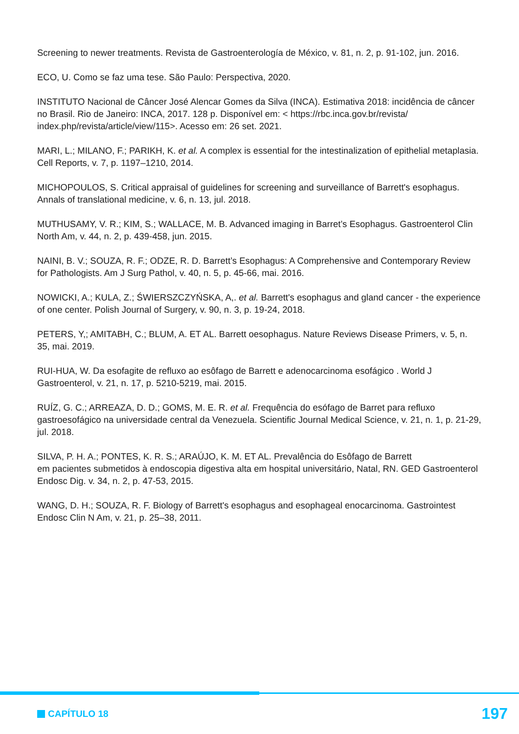Screening to newer treatments. Revista de Gastroenterología de México, v. 81, n. 2, p. 91-102, jun. 2016.
ECO, U. Como se faz uma tese. São Paulo: Perspectiva, 2020.
INSTITUTO Nacional de Câncer José Alencar Gomes da Silva (INCA). Estimativa 2018: incidência de câncer no Brasil. Rio de Janeiro: INCA, 2017. 128 p. Disponível em: < https://rbc.inca.gov.br/revista/ index.php/revista/article/view/115>. Acesso em: 26 set. 2021.
MARI, L.; MILANO, F.; PARIKH, K. et al. A complex is essential for the intestinalization of epithelial metaplasia. Cell Reports, v. 7, p. 1197–1210, 2014.
MICHOPOULOS, S. Critical appraisal of guidelines for screening and surveillance of Barrett's esophagus. Annals of translational medicine, v. 6, n. 13, jul. 2018.
MUTHUSAMY, V. R.; KIM, S.; WALLACE, M. B. Advanced imaging in Barret’s Esophagus. Gastroenterol Clin North Am, v. 44, n. 2, p. 439-458, jun. 2015.
NAINI, B. V.; SOUZA, R. F.; ODZE, R. D. Barrett’s Esophagus: A Comprehensive and Contemporary Review for Pathologists. Am J Surg Pathol, v. 40, n. 5, p. 45-66, mai. 2016.
NOWICKI, A.; KULA, Z.; ŚWIERSZCZYŃSKA, A,. et al. Barrett's esophagus and gland cancer - the experience of one center. Polish Journal of Surgery, v. 90, n. 3, p. 19-24, 2018.
PETERS, Y,; AMITABH, C.; BLUM, A. ET AL. Barrett oesophagus. Nature Reviews Disease Primers, v. 5, n. 35, mai. 2019.
RUI-HUA, W. Da esofagite de refluxo ao esôfago de Barrett e adenocarcinoma esofágico . World J Gastroenterol, v. 21, n. 17, p. 5210-5219, mai. 2015.
RUÍZ, G. C.; ARREAZA, D. D.; GOMS, M. E. R. et al. Frequência do esófago de Barret para refluxo gastroesofágico na universidade central da Venezuela. Scientific Journal Medical Science, v. 21, n. 1, p. 21-29, jul. 2018.
SILVA, P. H. A.; PONTES, K. R. S.; ARAÚJO, K. M. ET AL. Prevalência do Esôfago de Barrett
em pacientes submetidos à endoscopia digestiva alta em hospital universitário, Natal, RN. GED Gastroenterol Endosc Dig. v. 34, n. 2, p. 47-53, 2015.
WANG, D. H.; SOUZA, R. F. Biology of Barrett's esophagus and esophageal enocarcinoma. Gastrointest Endosc Clin N Am, v. 21, p. 25–38, 2011.
CAPÍTULO 18 197